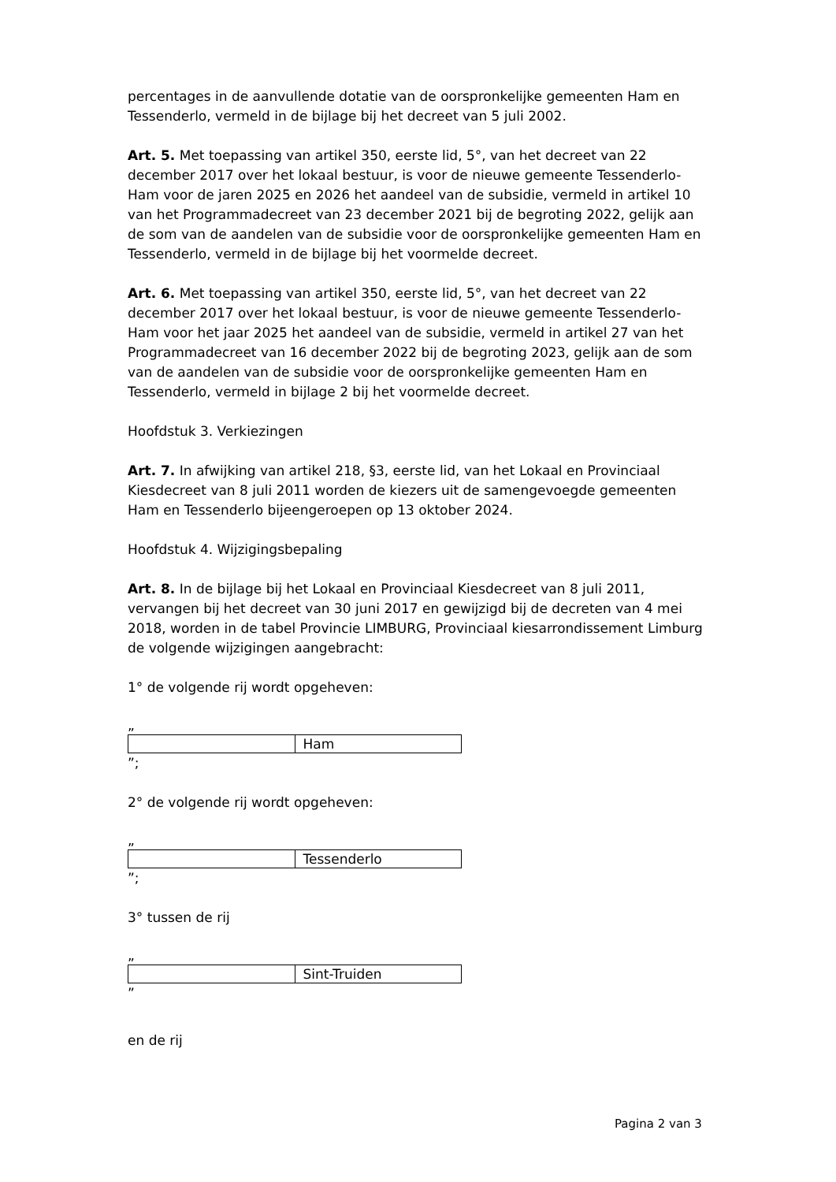percentages in de aanvullende dotatie van de oorspronkelijke gemeenten Ham en Tessenderlo, vermeld in de bijlage bij het decreet van 5 juli 2002.
Art. 5. Met toepassing van artikel 350, eerste lid, 5°, van het decreet van 22 december 2017 over het lokaal bestuur, is voor de nieuwe gemeente Tessenderlo-Ham voor de jaren 2025 en 2026 het aandeel van de subsidie, vermeld in artikel 10 van het Programmadecreet van 23 december 2021 bij de begroting 2022, gelijk aan de som van de aandelen van de subsidie voor de oorspronkelijke gemeenten Ham en Tessenderlo, vermeld in de bijlage bij het voormelde decreet.
Art. 6. Met toepassing van artikel 350, eerste lid, 5°, van het decreet van 22 december 2017 over het lokaal bestuur, is voor de nieuwe gemeente Tessenderlo-Ham voor het jaar 2025 het aandeel van de subsidie, vermeld in artikel 27 van het Programmadecreet van 16 december 2022 bij de begroting 2023, gelijk aan de som van de aandelen van de subsidie voor de oorspronkelijke gemeenten Ham en Tessenderlo, vermeld in bijlage 2 bij het voormelde decreet.
Hoofdstuk 3. Verkiezingen
Art. 7. In afwijking van artikel 218, §3, eerste lid, van het Lokaal en Provinciaal Kiesdecreet van 8 juli 2011 worden de kiezers uit de samengevoegde gemeenten Ham en Tessenderlo bijeengeroepen op 13 oktober 2024.
Hoofdstuk 4. Wijzigingsbepaling
Art. 8. In de bijlage bij het Lokaal en Provinciaal Kiesdecreet van 8 juli 2011, vervangen bij het decreet van 30 juni 2017 en gewijzigd bij de decreten van 4 mei 2018, worden in de tabel Provincie LIMBURG, Provinciaal kiesarrondissement Limburg de volgende wijzigingen aangebracht:
1° de volgende rij wordt opgeheven:
„
| | Ham |
”;
2° de volgende rij wordt opgeheven:
„
| | Tessenderlo |
”;
3° tussen de rij
„
| | Sint-Truiden |
”
en de rij
Pagina 2 van 3